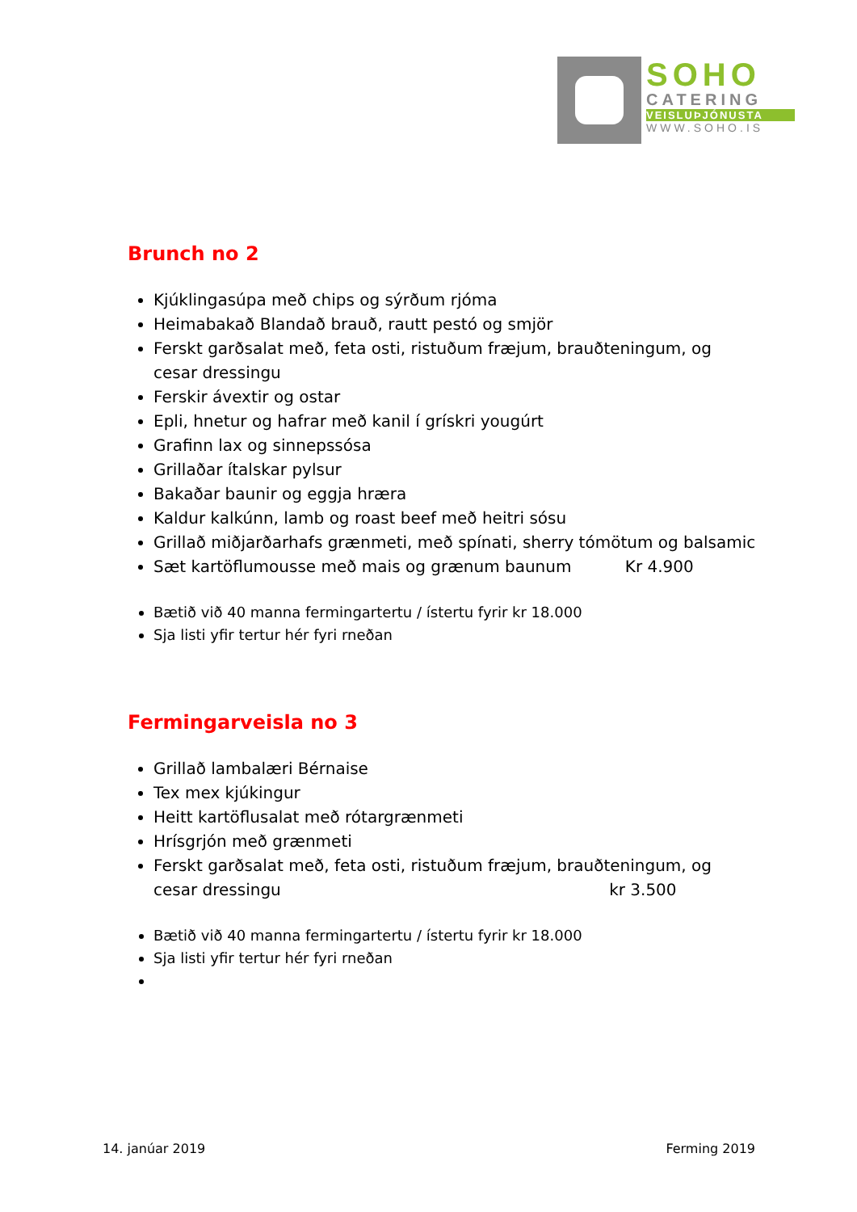SOHO
CATERING
VEISLUÞJÓNUSTA
WWW.SOHO.IS
Brunch no 2
Kjúklingasúpa með chips og sýrðum rjóma
Heimabakað Blandað brauð, rautt pestó og smjör
Ferskt garðsalat með, feta osti, ristuðum fræjum, brauðteningum, og cesar dressingu
Ferskir ávextir og ostar
Epli, hnetur og hafrar með kanil í grískri yougúrt
Grafinn lax og sinnepssósa
Grillaðar ítalskar pylsur
Bakaðar baunir og eggja hræra
Kaldur kalkúnn, lamb og roast beef með heitri sósu
Grillað miðjarðarhafs grænmeti, með spínati, sherry tómötum og balsamic
Sæt kartöflumousse með mais og grænum baunum Kr 4.900
Bætið við 40 manna fermingartertu / ístertu fyrir kr 18.000
Sja listi yfir tertur hér fyri rneðan
Fermingarveisla no 3
Grillað lambalæri Bérnaise
Tex mex kjúkingur
Heitt kartöflusalat með rótargrænmeti
Hrísgrjón með grænmeti
Ferskt garðsalat með, feta osti, ristuðum fræjum, brauðteningum, og cesar dressingu kr 3.500
Bætið við 40 manna fermingartertu / ístertu fyrir kr 18.000
Sja listi yfir tertur hér fyri rneðan
14. janúar 2019 Ferming 2019